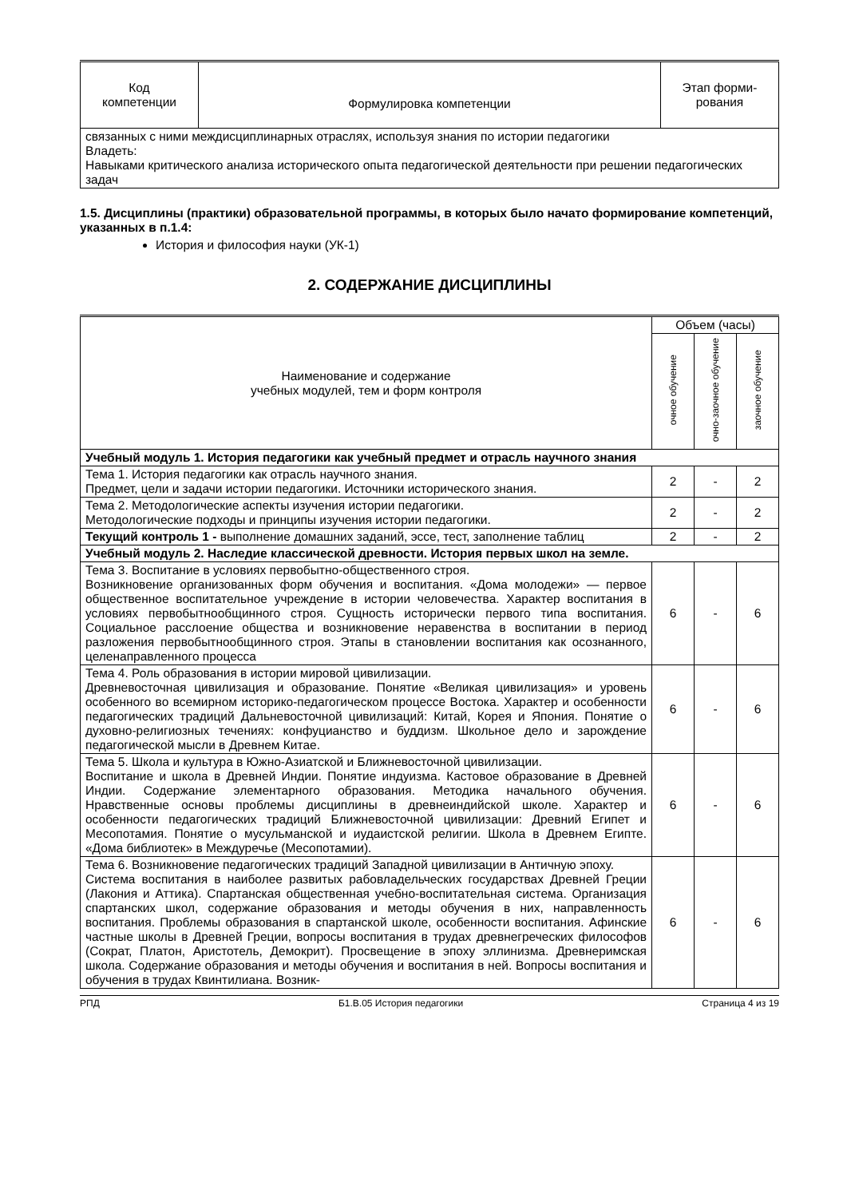| Код компетенции | Формулировка компетенции | Этап форми- рования |
| --- | --- | --- |
| связанных с ними междисциплинарных отраслях, используя знания по истории педагогики Владеть: Навыками критического анализа исторического опыта педагогической деятельности при решении педагогических задач | | |
1.5. Дисциплины (практики) образовательной программы, в которых было начато формирование компетенций, указанных в п.1.4:
История и философия науки (УК-1)
2. СОДЕРЖАНИЕ ДИСЦИПЛИНЫ
| Наименование и содержание учебных модулей, тем и форм контроля | Объем (часы) | | |
| --- | --- | --- | --- |
| | очное обучение | очно-заочное обучение | заочное обучение |
| Учебный модуль 1. История педагогики как учебный предмет и отрасль научного знания | | | |
| Тема 1. История педагогики как отрасль научного знания. Предмет, цели и задачи истории педагогики. Источники исторического знания. | 2 | - | 2 |
| Тема 2. Методологические аспекты изучения истории педагогики. Методологические подходы и принципы изучения истории педагогики. | 2 | - | 2 |
| Текущий контроль 1 - выполнение домашних заданий, эссе, тест, заполнение таблиц | 2 | - | 2 |
| Учебный модуль 2. Наследие классической древности. История первых школ на земле. | | | |
| Тема 3. Воспитание в условиях первобытно-общественного строя. Возникновение организованных форм обучения и воспитания. «Дома молодежи» — первое общественное воспитательное учреждение в истории человечества. Характер воспитания в условиях первобытнообщинного строя. Сущность исторически первого типа воспитания. Социальное расслоение общества и возникновение неравенства в воспитании в период разложения первобытнообщинного строя. Этапы в становлении воспитания как осознанного, целенаправленного процесса | 6 | - | 6 |
| Тема 4. Роль образования в истории мировой цивилизации. Древневосточная цивилизация и образование. Понятие «Великая цивилизация» и уровень особенного во всемирном историко-педагогическом процессе Востока. Характер и особенности педагогических традиций Дальневосточной цивилизаций: Китай, Корея и Япония. Понятие о духовно-религиозных течениях: конфуцианство и буддизм. Школьное дело и зарождение педагогической мысли в Древнем Китае. | 6 | - | 6 |
| Тема 5. Школа и культура в Южно-Азиатской и Ближневосточной цивилизации. Воспитание и школа в Древней Индии. Понятие индуизма. Кастовое образование в Древней Индии. Содержание элементарного образования. Методика начального обучения. Нравственные основы проблемы дисциплины в древнеиндийской школе. Характер и особенности педагогических традиций Ближневосточной цивилизации: Древний Египет и Месопотамия. Понятие о мусульманской и иудаистской религии. Школа в Древнем Египте. «Дома библиотек» в Междуречье (Месопотамии). | 6 | - | 6 |
| Тема 6. Возникновение педагогических традиций Западной цивилизации в Античную эпоху. Система воспитания в наиболее развитых рабовладельческих государствах Древней Греции (Лакония и Аттика). Спартанская общественная учебно-воспитательная система. Организация спартанских школ, содержание образования и методы обучения в них, направленность воспитания. Проблемы образования в спартанской школе, особенности воспитания. Афинские частные школы в Древней Греции, вопросы воспитания в трудах древнегреческих философов (Сократ, Платон, Аристотель, Демокрит). Просвещение в эпоху эллинизма. Древнеримская школа. Содержание образования и методы обучения и воспитания в ней. Вопросы воспитания и обучения в трудах Квинтилиана. Возник- | 6 | - | 6 |
РПД Б1.В.05 История педагогики Страница 4 из 19